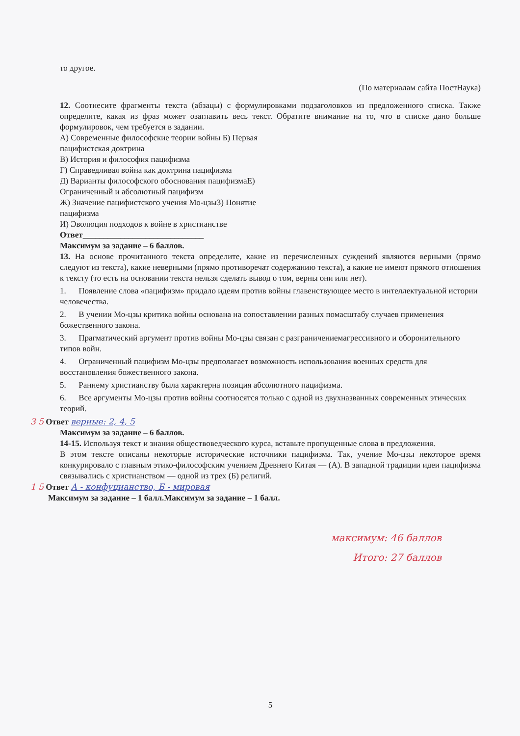то другое.
(По материалам сайта ПостНаука)
12. Соотнесите фрагменты текста (абзацы) с формулировками подзаголовков из предложенного списка. Также определите, какая из фраз может озаглавить весь текст. Обратите внимание на то, что в списке дано больше формулировок, чем требуется в задании.
А) Современные философские теории войны Б) Первая
пацифистская доктрина
В) История и философия пацифизма
Г) Справедливая война как доктрина пацифизма
Д) Варианты философского обоснования пацифизмаЕ)
Ограниченный и абсолютный пацифизм
Ж) Значение пацифистского учения Мо-цзыЗ) Понятие
пацифизма
И) Эволюция подходов к войне в христианстве
Ответ_____________________________
Максимум за задание – 6 баллов.
13. На основе прочитанного текста определите, какие из перечисленных суждений являются верными (прямо следуют из текста), какие неверными (прямо противоречат содержанию текста), а какие не имеют прямого отношения к тексту (то есть на основании текста нельзя сделать вывод о том, верны они или нет).
1. Появление слова «пацифизм» придало идеям против войны главенствующее место в интеллектуальной истории человечества.
2. В учении Мо-цзы критика войны основана на сопоставлении разных помасштабу случаев применения божественного закона.
3. Прагматический аргумент против войны Мо-цзы связан с разграничениемагрессивного и оборонительного типов войн.
4. Ограниченный пацифизм Мо-цзы предполагает возможность использования военных средств для восстановления божественного закона.
5. Раннему христианству была характерна позиция абсолютного пацифизма.
6. Все аргументы Мо-цзы против войны соотносятся только с одной из двухназванных современных этических теорий.
3 5 Ответ верные: 2, 4, 5
Максимум за задание – 6 баллов.
14-15. Используя текст и знания обществоведческого курса, вставьте пропущенные слова в предложения.
В этом тексте описаны некоторые исторические источники пацифизма. Так, учение Мо-цзы некоторое время конкурировало с главным этико-философским учением Древнего Китая — (А). В западной традиции идеи пацифизма связывались с христианством — одной из трех (Б) религий.
1 5 Ответ А - конфуцианство, Б - мировая
Максимум за задание – 1 балл.Максимум за задание – 1 балл.
максимум: 46 баллов
Итого: 27 баллов
5